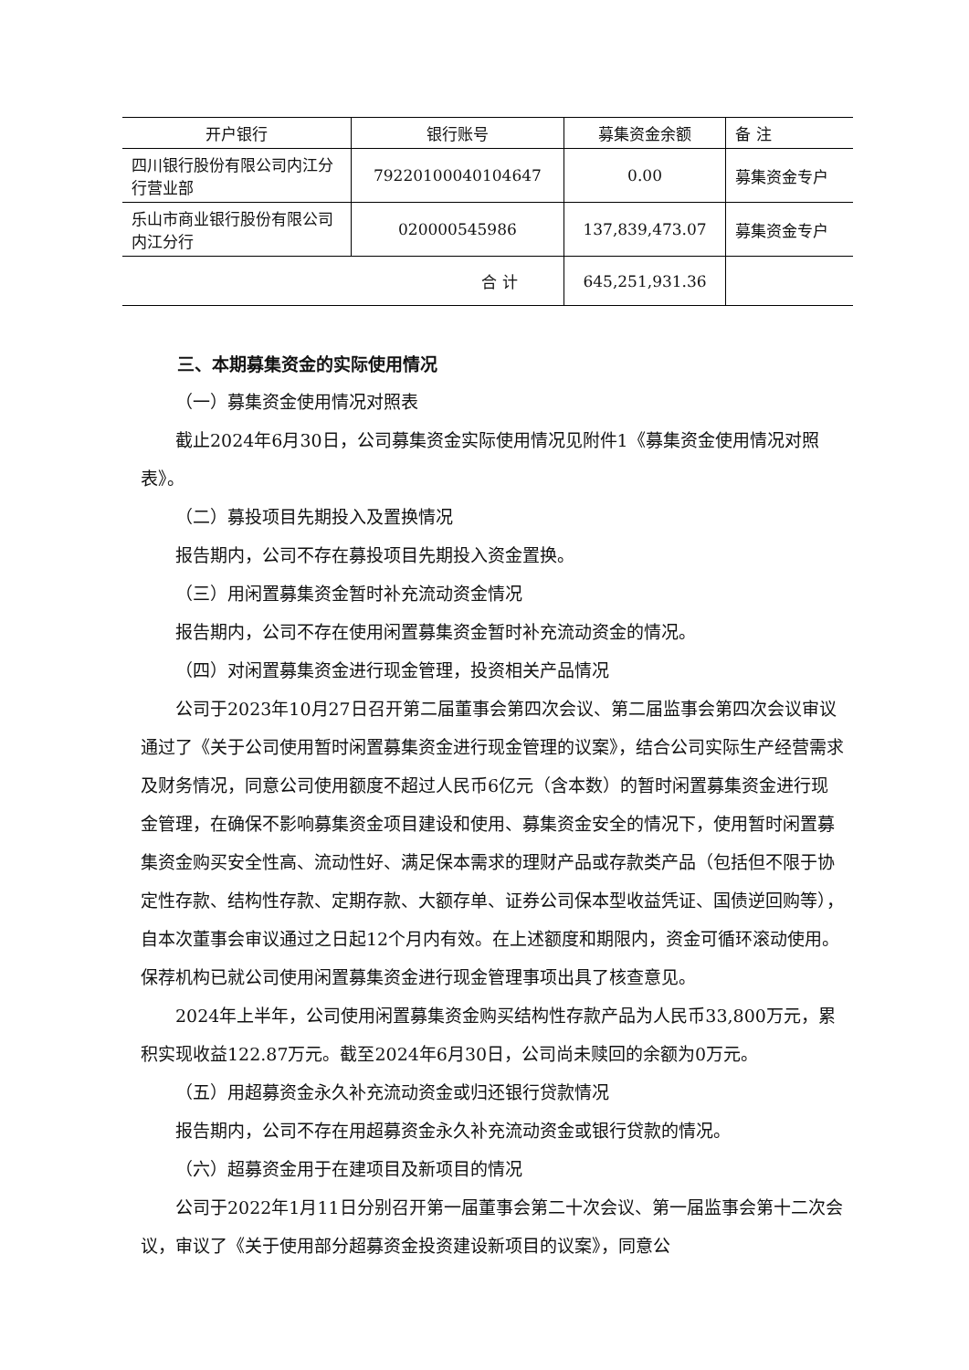| 开户银行 | 银行账号 | 募集资金余额 | 备 注 |
| --- | --- | --- | --- |
| 四川银行股份有限公司内江分行营业部 | 79220100040104647 | 0.00 | 募集资金专户 |
| 乐山市商业银行股份有限公司内江分行 | 020000545986 | 137,839,473.07 | 募集资金专户 |
| 合 计 | | 645,251,931.36 | |
三、本期募集资金的实际使用情况
（一）募集资金使用情况对照表
截止2024年6月30日，公司募集资金实际使用情况见附件1《募集资金使用情况对照表》。
（二）募投项目先期投入及置换情况
报告期内，公司不存在募投项目先期投入资金置换。
（三）用闲置募集资金暂时补充流动资金情况
报告期内，公司不存在使用闲置募集资金暂时补充流动资金的情况。
（四）对闲置募集资金进行现金管理，投资相关产品情况
公司于2023年10月27日召开第二届董事会第四次会议、第二届监事会第四次会议审议通过了《关于公司使用暂时闲置募集资金进行现金管理的议案》，结合公司实际生产经营需求及财务情况，同意公司使用额度不超过人民币6亿元（含本数）的暂时闲置募集资金进行现金管理，在确保不影响募集资金项目建设和使用、募集资金安全的情况下，使用暂时闲置募集资金购买安全性高、流动性好、满足保本需求的理财产品或存款类产品（包括但不限于协定性存款、结构性存款、定期存款、大额存单、证券公司保本型收益凭证、国债逆回购等），自本次董事会审议通过之日起12个月内有效。在上述额度和期限内，资金可循环滚动使用。保荐机构已就公司使用闲置募集资金进行现金管理事项出具了核查意见。
2024年上半年，公司使用闲置募集资金购买结构性存款产品为人民币33,800万元，累积实现收益122.87万元。截至2024年6月30日，公司尚未赎回的余额为0万元。
（五）用超募资金永久补充流动资金或归还银行贷款情况
报告期内，公司不存在用超募资金永久补充流动资金或银行贷款的情况。
（六）超募资金用于在建项目及新项目的情况
公司于2022年1月11日分别召开第一届董事会第二十次会议、第一届监事会第十二次会议，审议了《关于使用部分超募资金投资建设新项目的议案》，同意公